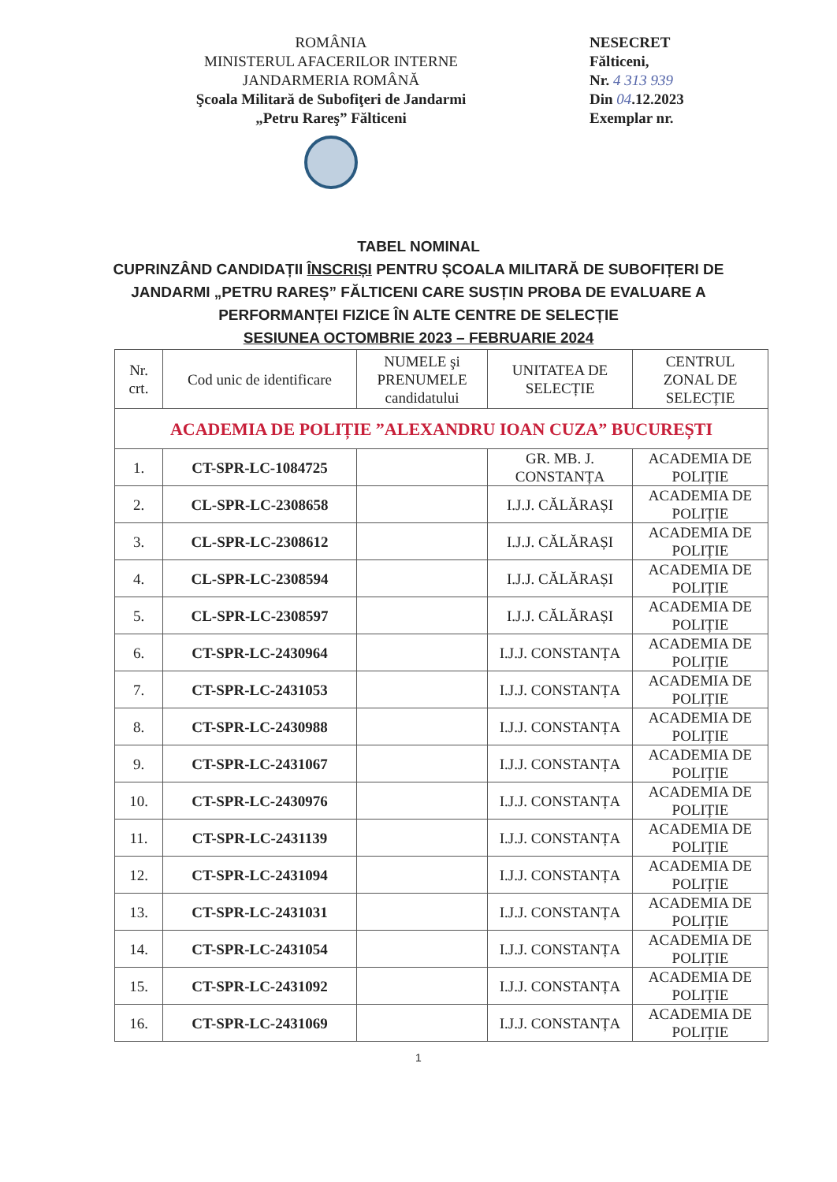ROMÂNIA
MINISTERUL AFACERILOR INTERNE
JANDARMERIA ROMÂNĂ
Şcoala Militară de Subofiţeri de Jandarmi
„Petru Rareş” Fălticeni
NESECRET
Fălticeni,
Nr. 4 313 939
Din 04.12.2023
Exemplar nr.
TABEL NOMINAL
CUPRINZÂND CANDIDAȚII ÎNSCRIȘI PENTRU ȘCOALA MILITARĂ DE SUBOFIȚERI DE
JANDARMI „PETRU RAREȘ” FĂLTICENI CARE SUSȚIN PROBA DE EVALUARE A
PERFORMANȚEI FIZICE ÎN ALTE CENTRE DE SELECȚIE
SESIUNEA OCTOMBRIE 2023 – FEBRUARIE 2024
| Nr. crt. | Cod unic de identificare | NUMELE şi PRENUMELE candidatului | UNITATEA DE SELECȚIE | CENTRUL ZONAL DE SELECȚIE |
| --- | --- | --- | --- | --- |
| ACADEMIA DE POLIȚIE ”ALEXANDRU IOAN CUZA” BUCUREȘTI | | | | |
| 1. | CT-SPR-LC-1084725 | | GR. MB. J. CONSTANȚA | ACADEMIA DE POLIȚIE |
| 2. | CL-SPR-LC-2308658 | | I.J.J. CĂLĂRAȘI | ACADEMIA DE POLIȚIE |
| 3. | CL-SPR-LC-2308612 | | I.J.J. CĂLĂRAȘI | ACADEMIA DE POLIȚIE |
| 4. | CL-SPR-LC-2308594 | | I.J.J. CĂLĂRAȘI | ACADEMIA DE POLIȚIE |
| 5. | CL-SPR-LC-2308597 | | I.J.J. CĂLĂRAȘI | ACADEMIA DE POLIȚIE |
| 6. | CT-SPR-LC-2430964 | | I.J.J. CONSTANȚA | ACADEMIA DE POLIȚIE |
| 7. | CT-SPR-LC-2431053 | | I.J.J. CONSTANȚA | ACADEMIA DE POLIȚIE |
| 8. | CT-SPR-LC-2430988 | | I.J.J. CONSTANȚA | ACADEMIA DE POLIȚIE |
| 9. | CT-SPR-LC-2431067 | | I.J.J. CONSTANȚA | ACADEMIA DE POLIȚIE |
| 10. | CT-SPR-LC-2430976 | | I.J.J. CONSTANȚA | ACADEMIA DE POLIȚIE |
| 11. | CT-SPR-LC-2431139 | | I.J.J. CONSTANȚA | ACADEMIA DE POLIȚIE |
| 12. | CT-SPR-LC-2431094 | | I.J.J. CONSTANȚA | ACADEMIA DE POLIȚIE |
| 13. | CT-SPR-LC-2431031 | | I.J.J. CONSTANȚA | ACADEMIA DE POLIȚIE |
| 14. | CT-SPR-LC-2431054 | | I.J.J. CONSTANȚA | ACADEMIA DE POLIȚIE |
| 15. | CT-SPR-LC-2431092 | | I.J.J. CONSTANȚA | ACADEMIA DE POLIȚIE |
| 16. | CT-SPR-LC-2431069 | | I.J.J. CONSTANȚA | ACADEMIA DE POLIȚIE |
1